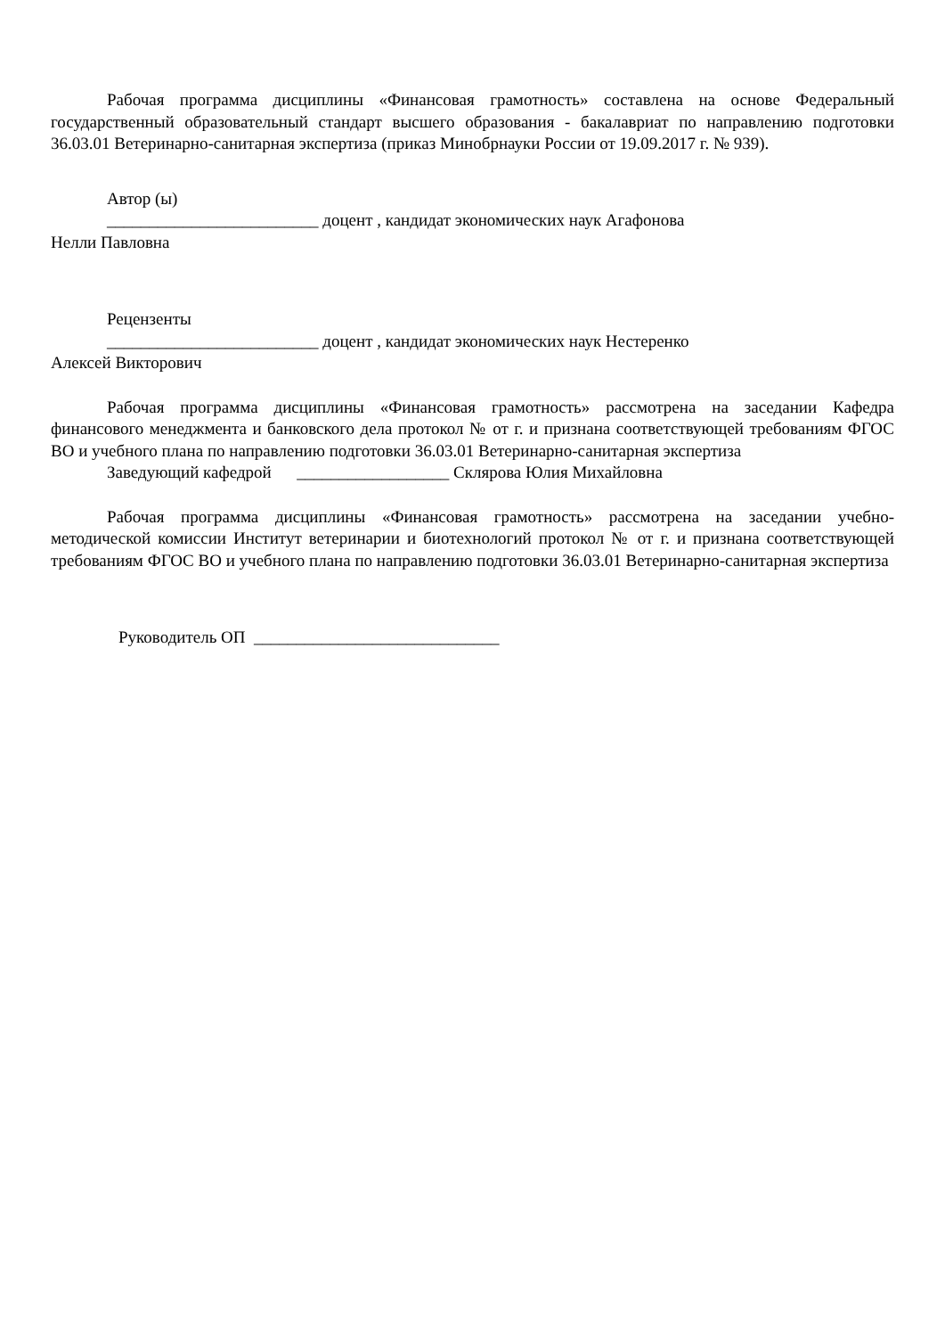Рабочая программа дисциплины «Финансовая грамотность» составлена на основе Федеральный государственный образовательный стандарт высшего образования - бакалавриат по направлению подготовки 36.03.01 Ветеринарно-санитарная экспертиза (приказ Минобрнауки России от 19.09.2017 г. № 939).
Автор (ы)
_________________________ доцент , кандидат экономических наук Агафонова
Нелли Павловна
Рецензенты
_________________________ доцент , кандидат экономических наук Нестеренко
Алексей Викторович
Рабочая программа дисциплины «Финансовая грамотность» рассмотрена на заседании Кафедра финансового менеджмента и банковского дела протокол № от г. и признана соответствующей требованиям ФГОС ВО и учебного плана по направлению подготовки 36.03.01 Ветеринарно-санитарная экспертиза
Заведующий кафедрой __________________ Склярова Юлия Михайловна
Рабочая программа дисциплины «Финансовая грамотность» рассмотрена на заседании учебно-методической комиссии Институт ветеринарии и биотехнологий протокол № от г. и признана соответствующей требованиям ФГОС ВО и учебного плана по направлению подготовки 36.03.01 Ветеринарно-санитарная экспертиза
Руководитель ОП _____________________________